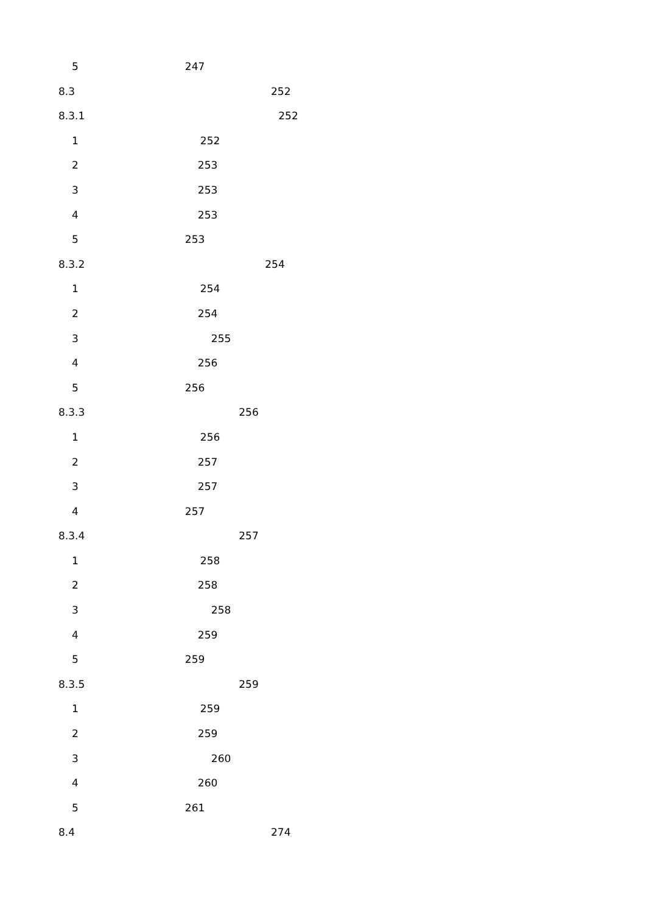5 247
8.3 252
8.3.1 252
1 252
2 253
3 253
4 253
5 253
8.3.2 254
1 254
2 254
3 255
4 256
5 256
8.3.3 256
1 256
2 257
3 257
4 257
8.3.4 257
1 258
2 258
3 258
4 259
5 259
8.3.5 259
1 259
2 259
3 260
4 260
5 261
8.4 274